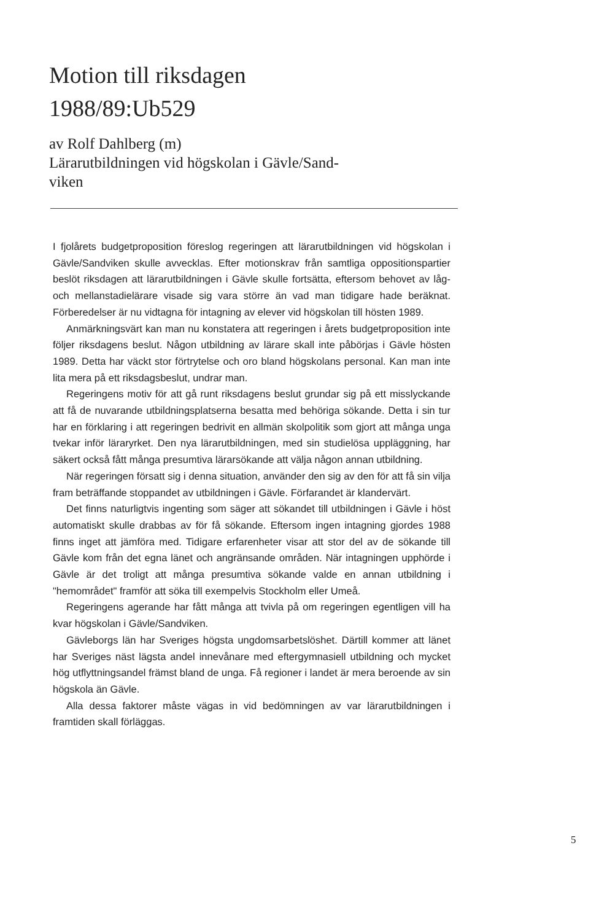Motion till riksdagen
1988/89:Ub529
av Rolf Dahlberg (m)
Lärarutbildningen vid högskolan i Gävle/Sand-
viken
I fjolårets budgetproposition föreslog regeringen att lärarutbildningen vid högskolan i Gävle/Sandviken skulle avvecklas. Efter motionskrav från samtliga oppositionspartier beslöt riksdagen att lärarutbildningen i Gävle skulle fortsätta, eftersom behovet av låg- och mellanstadielärare visade sig vara större än vad man tidigare hade beräknat. Förberedelser är nu vidtagna för intagning av elever vid högskolan till hösten 1989.
Anmärkningsvärt kan man nu konstatera att regeringen i årets budgetproposition inte följer riksdagens beslut. Någon utbildning av lärare skall inte påbörjas i Gävle hösten 1989. Detta har väckt stor förtrytelse och oro bland högskolans personal. Kan man inte lita mera på ett riksdagsbeslut, undrar man.
Regeringens motiv för att gå runt riksdagens beslut grundar sig på ett misslyckande att få de nuvarande utbildningsplatserna besatta med behöriga sökande. Detta i sin tur har en förklaring i att regeringen bedrivit en allmän skolpolitik som gjort att många unga tvekar inför läraryrket. Den nya lärarutbildningen, med sin studielösa uppläggning, har säkert också fått många presumtiva lärarsökande att välja någon annan utbildning.
När regeringen försatt sig i denna situation, använder den sig av den för att få sin vilja fram beträffande stoppandet av utbildningen i Gävle. Förfarandet är klandervärt.
Det finns naturligtvis ingenting som säger att sökandet till utbildningen i Gävle i höst automatiskt skulle drabbas av för få sökande. Eftersom ingen intagning gjordes 1988 finns inget att jämföra med. Tidigare erfarenheter visar att stor del av de sökande till Gävle kom från det egna länet och angränsande områden. När intagningen upphörde i Gävle är det troligt att många presumtiva sökande valde en annan utbildning i "hemområdet" framför att söka till exempelvis Stockholm eller Umeå.
Regeringens agerande har fått många att tvivla på om regeringen egentligen vill ha kvar högskolan i Gävle/Sandviken.
Gävleborgs län har Sveriges högsta ungdomsarbetslöshet. Därtill kommer att länet har Sveriges näst lägsta andel innevånare med eftergymnasiell utbildning och mycket hög utflyttningsandel främst bland de unga. Få regioner i landet är mera beroende av sin högskola än Gävle.
Alla dessa faktorer måste vägas in vid bedömningen av var lärarutbildningen i framtiden skall förläggas.
5